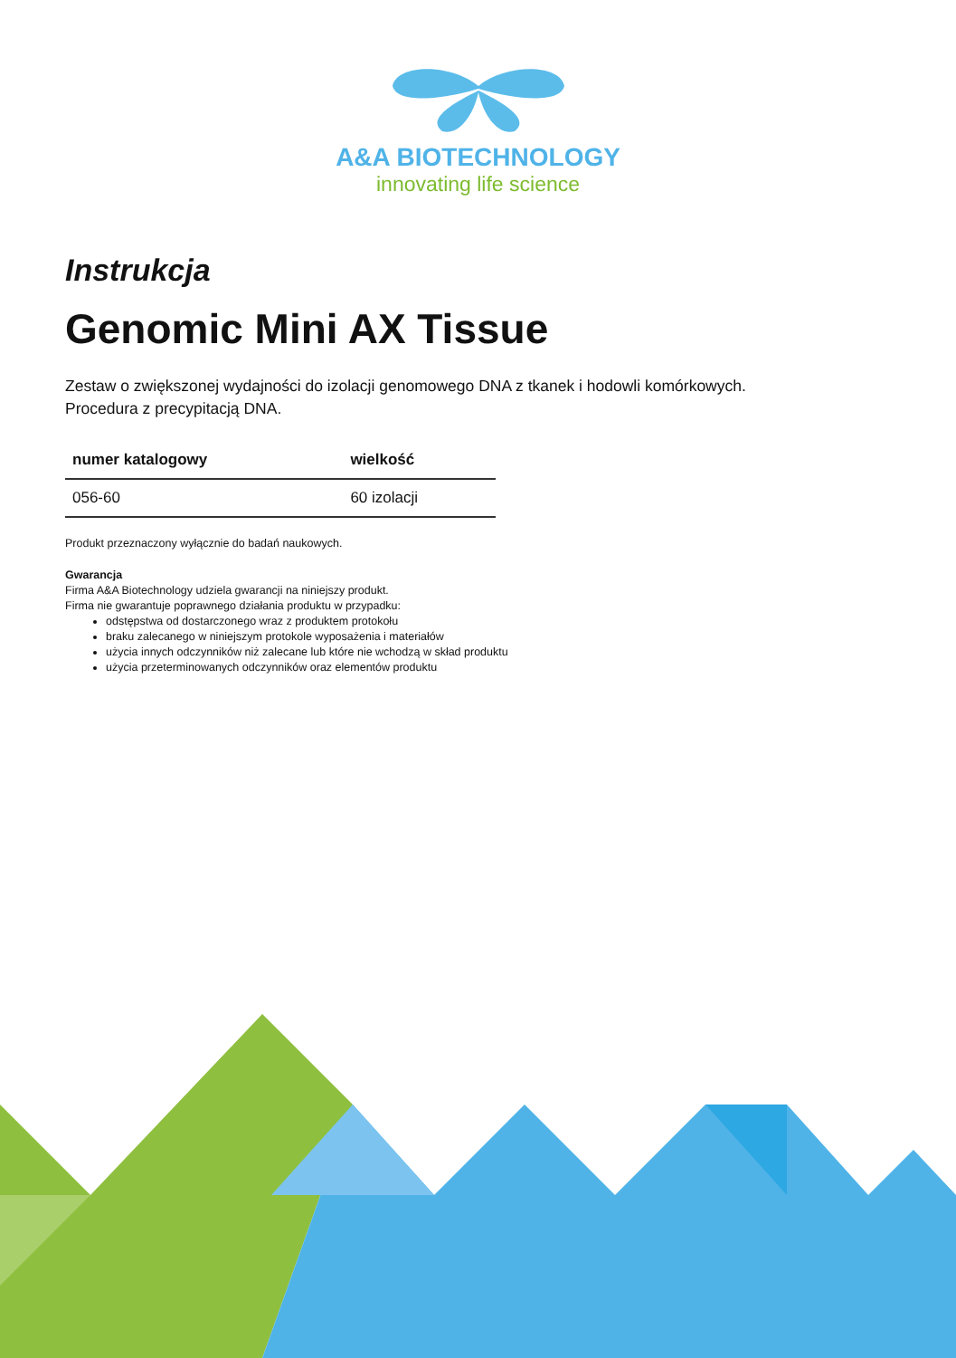A&A BIOTECHNOLOGY
innovating life science
Instrukcja
Genomic Mini AX Tissue
Zestaw o zwiększonej wydajności do izolacji genomowego DNA z tkanek i hodowli komórkowych.
Procedura z precypitacją DNA.
| numer katalogowy | wielkość |
| --- | --- |
| 056-60 | 60 izolacji |
Produkt przeznaczony wyłącznie do badań naukowych.
Gwarancja
Firma A&A Biotechnology udziela gwarancji na niniejszy produkt.
Firma nie gwarantuje poprawnego działania produktu w przypadku:
odstępstwa od dostarczonego wraz z produktem protokołu
braku zalecanego w niniejszym protokole wyposażenia i materiałów
użycia innych odczynników niż zalecane lub które nie wchodzą w skład produktu
użycia przeterminowanych odczynników oraz elementów produktu